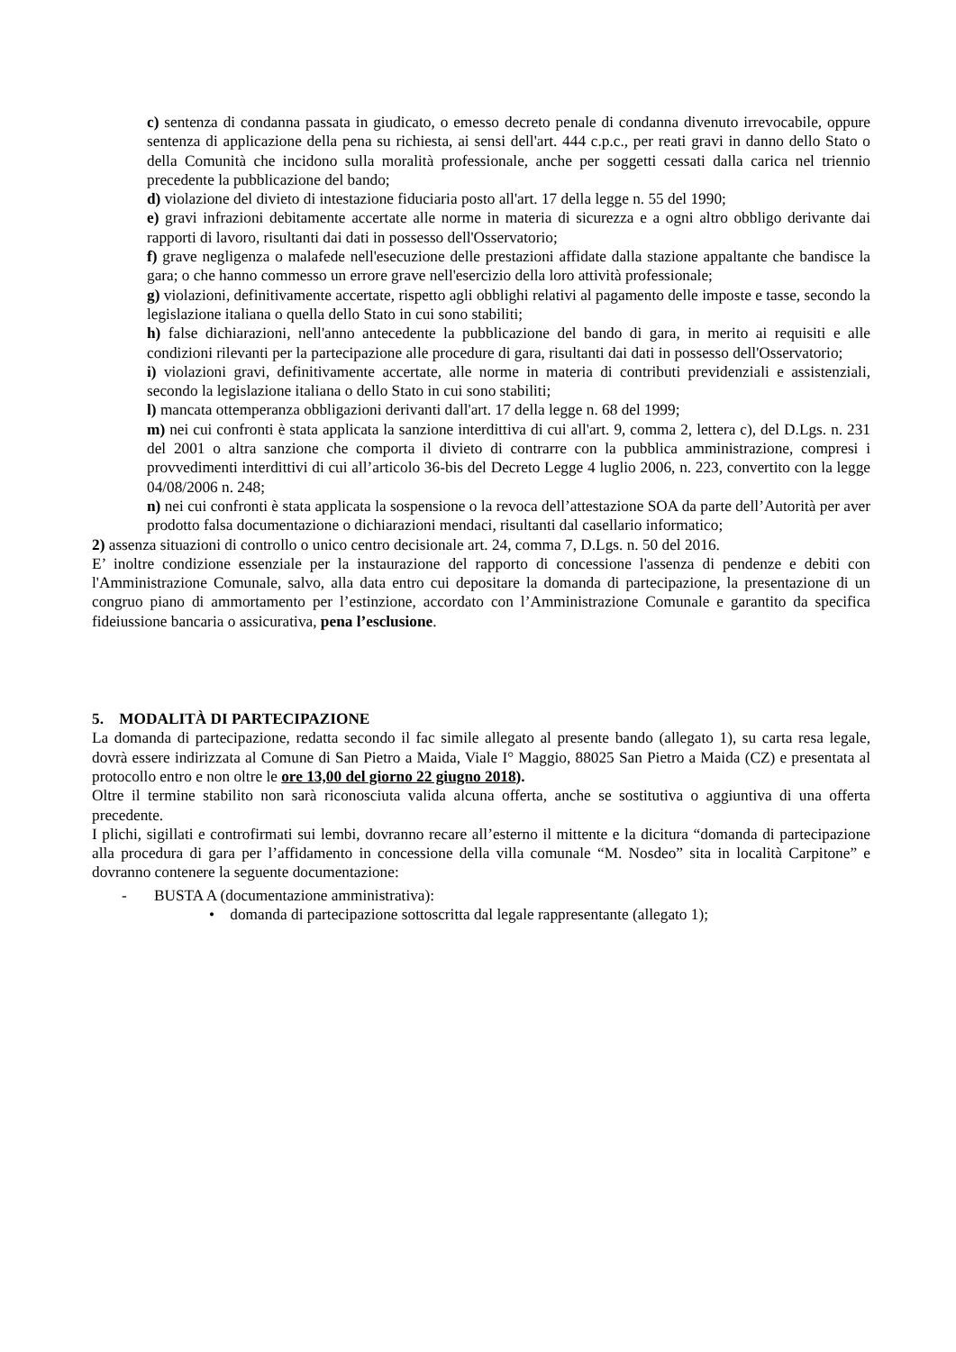c) sentenza di condanna passata in giudicato, o emesso decreto penale di condanna divenuto irrevocabile, oppure sentenza di applicazione della pena su richiesta, ai sensi dell'art. 444 c.p.c., per reati gravi in danno dello Stato o della Comunità che incidono sulla moralità professionale, anche per soggetti cessati dalla carica nel triennio precedente la pubblicazione del bando;
d) violazione del divieto di intestazione fiduciaria posto all'art. 17 della legge n. 55 del 1990;
e) gravi infrazioni debitamente accertate alle norme in materia di sicurezza e a ogni altro obbligo derivante dai rapporti di lavoro, risultanti dai dati in possesso dell'Osservatorio;
f) grave negligenza o malafede nell'esecuzione delle prestazioni affidate dalla stazione appaltante che bandisce la gara; o che hanno commesso un errore grave nell'esercizio della loro attività professionale;
g) violazioni, definitivamente accertate, rispetto agli obblighi relativi al pagamento delle imposte e tasse, secondo la legislazione italiana o quella dello Stato in cui sono stabiliti;
h) false dichiarazioni, nell'anno antecedente la pubblicazione del bando di gara, in merito ai requisiti e alle condizioni rilevanti per la partecipazione alle procedure di gara, risultanti dai dati in possesso dell'Osservatorio;
i) violazioni gravi, definitivamente accertate, alle norme in materia di contributi previdenziali e assistenziali, secondo la legislazione italiana o dello Stato in cui sono stabiliti;
l) mancata ottemperanza obbligazioni derivanti dall'art. 17 della legge n. 68 del 1999;
m) nei cui confronti è stata applicata la sanzione interdittiva di cui all'art. 9, comma 2, lettera c), del D.Lgs. n. 231 del 2001 o altra sanzione che comporta il divieto di contrarre con la pubblica amministrazione, compresi i provvedimenti interdittivi di cui all’articolo 36-bis del Decreto Legge 4 luglio 2006, n. 223, convertito con la legge 04/08/2006 n. 248;
n) nei cui confronti è stata applicata la sospensione o la revoca dell’attestazione SOA da parte dell’Autorità per aver prodotto falsa documentazione o dichiarazioni mendaci, risultanti dal casellario informatico;
2) assenza situazioni di controllo o unico centro decisionale art. 24, comma 7, D.Lgs. n. 50 del 2016.
E’ inoltre condizione essenziale per la instaurazione del rapporto di concessione l'assenza di pendenze e debiti con l'Amministrazione Comunale, salvo, alla data entro cui depositare la domanda di partecipazione, la presentazione di un congruo piano di ammortamento per l’estinzione, accordato con l’Amministrazione Comunale e garantito da specifica fideiussione bancaria o assicurativa, pena l’esclusione.
5. MODALITÀ DI PARTECIPAZIONE
La domanda di partecipazione, redatta secondo il fac simile allegato al presente bando (allegato 1), su carta resa legale, dovrà essere indirizzata al Comune di San Pietro a Maida, Viale I° Maggio, 88025 San Pietro a Maida (CZ) e presentata al protocollo entro e non oltre le ore 13,00 del giorno 22 giugno 2018).
Oltre il termine stabilito non sarà riconosciuta valida alcuna offerta, anche se sostitutiva o aggiuntiva di una offerta precedente.
I plichi, sigillati e controfirmati sui lembi, dovranno recare all’esterno il mittente e la dicitura “domanda di partecipazione alla procedura di gara per l’affidamento in concessione della villa comunale “M. Nosdeo” sita in località Carpitone” e dovranno contenere la seguente documentazione:
- BUSTA A (documentazione amministrativa):
• domanda di partecipazione sottoscritta dal legale rappresentante (allegato 1);